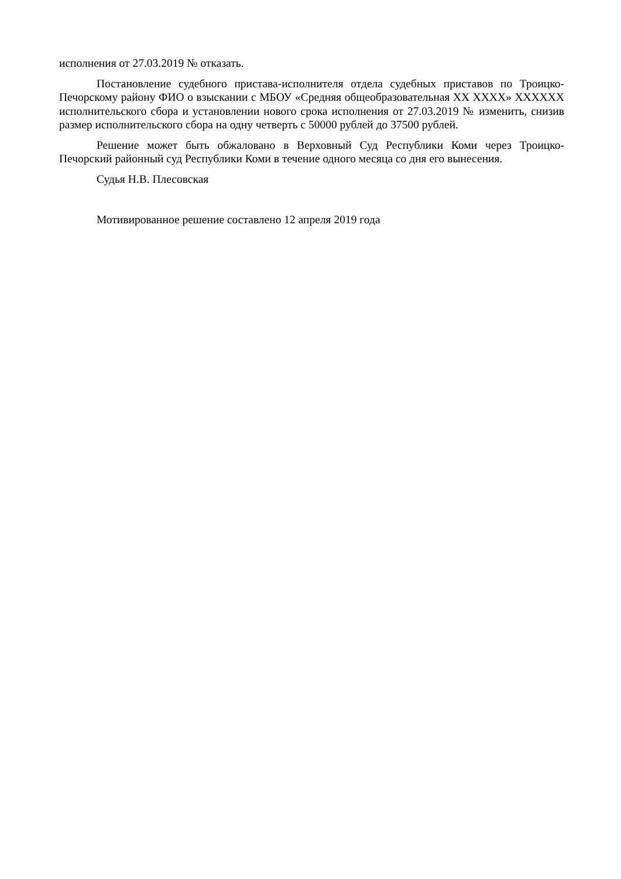исполнения от 27.03.2019 № отказать.
Постановление судебного пристава-исполнителя отдела судебных приставов по Троицко-Печорскому району ФИО о взыскании с МБОУ «Средняя общеобразовательная XX XXXX» XXXXXX исполнительского сбора и установлении нового срока исполнения от 27.03.2019 № изменить, снизив размер исполнительского сбора на одну четверть с 50000 рублей до 37500 рублей.
Решение может быть обжаловано в Верховный Суд Республики Коми через Троицко-Печорский районный суд Республики Коми в течение одного месяца со дня его вынесения.
Судья Н.В. Плесовская
Мотивированное решение составлено 12 апреля 2019 года